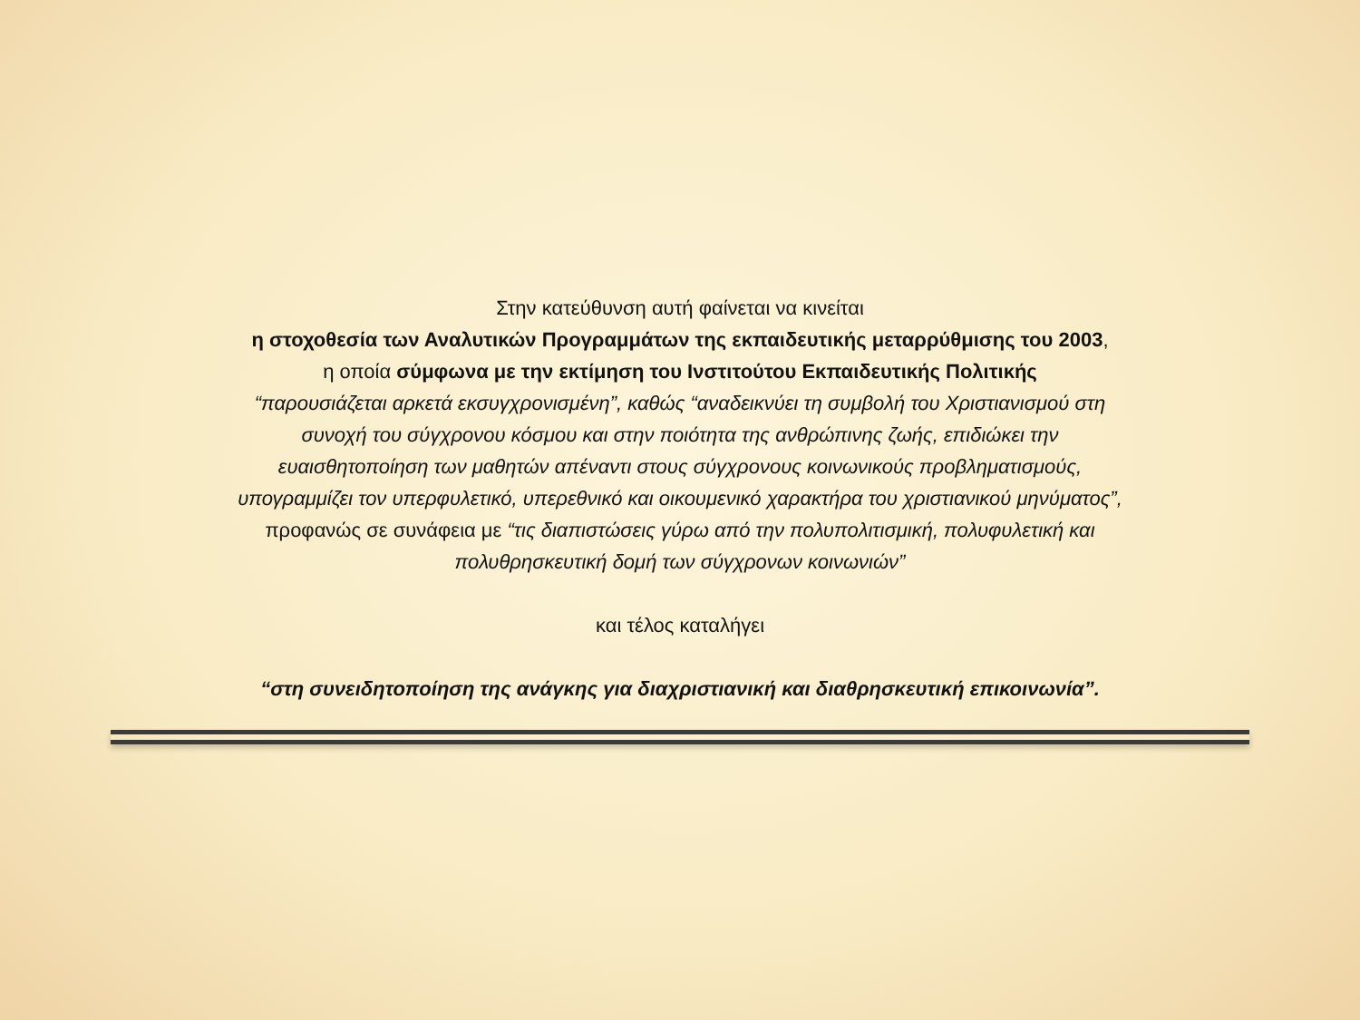Στην κατεύθυνση αυτή φαίνεται να κινείται
η στοχοθεσία των Αναλυτικών Προγραμμάτων της εκπαιδευτικής μεταρρύθμισης του 2003,
η οποία σύμφωνα με την εκτίμηση του Ινστιτούτου Εκπαιδευτικής Πολιτικής
“παρουσιάζεται αρκετά εκσυγχρονισμένη”, καθώς “αναδεικνύει τη συμβολή του Χριστιανισμού στη
συνοχή του σύγχρονου κόσμου και στην ποιότητα της ανθρώπινης ζωής, επιδιώκει την
ευαισθητοποίηση των μαθητών απέναντι στους σύγχρονους κοινωνικούς προβληματισμούς,
υπογραμμίζει τον υπερφυλετικό, υπερεθνικό και οικουμενικό χαρακτήρα του χριστιανικού μηνύματος”,
προφανώς σε συνάφεια με “τις διαπιστώσεις γύρω από την πολυπολιτισμική, πολυφυλετική και
πολυθρησκευτική δομή των σύγχρονων κοινωνιών”
και τέλος καταλήγει
“στη συνειδητοποίηση της ανάγκης για διαχριστιανική και διαθρησκευτική επικοινωνία”.